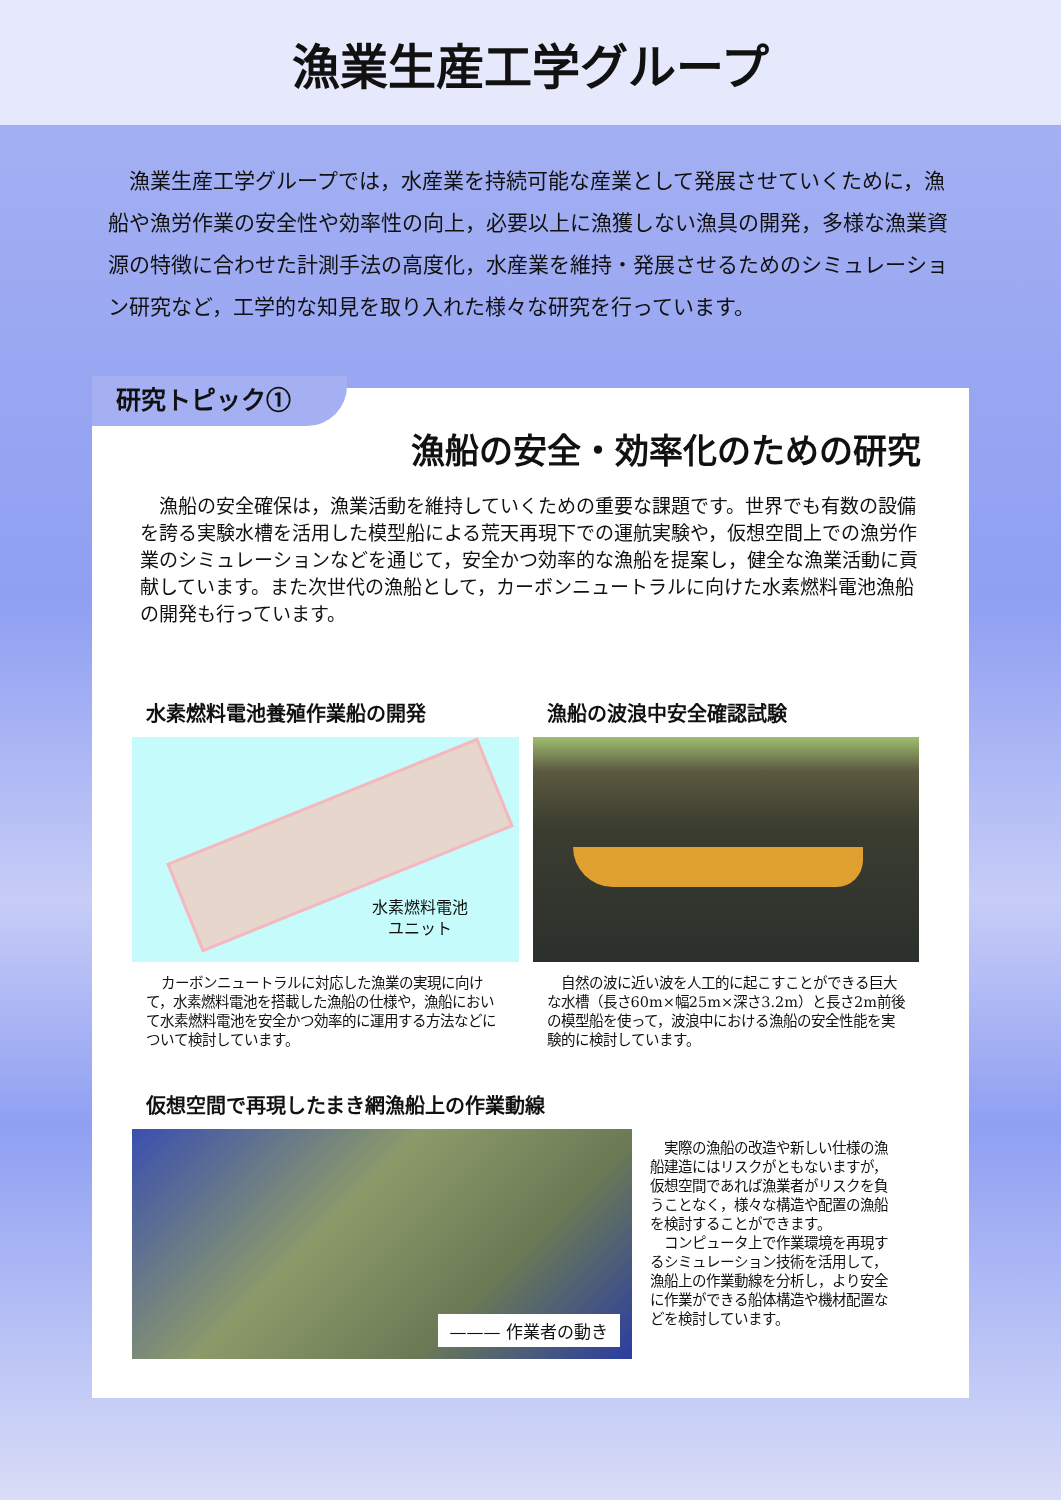漁業生産工学グループ
漁業生産工学グループでは，水産業を持続可能な産業として発展させていくために，漁船や漁労作業の安全性や効率性の向上，必要以上に漁獲しない漁具の開発，多様な漁業資源の特徴に合わせた計測手法の高度化，水産業を維持・発展させるためのシミュレーション研究など，工学的な知見を取り入れた様々な研究を行っています。
研究トピック①
漁船の安全・効率化のための研究
漁船の安全確保は，漁業活動を維持していくための重要な課題です。世界でも有数の設備を誇る実験水槽を活用した模型船による荒天再現下での運航実験や，仮想空間上での漁労作業のシミュレーションなどを通じて，安全かつ効率的な漁船を提案し，健全な漁業活動に貢献しています。また次世代の漁船として，カーボンニュートラルに向けた水素燃料電池漁船の開発も行っています。
水素燃料電池養殖作業船の開発
水素燃料電池
ユニット
カーボンニュートラルに対応した漁業の実現に向けて，水素燃料電池を搭載した漁船の仕様や，漁船において水素燃料電池を安全かつ効率的に運用する方法などについて検討しています。
漁船の波浪中安全確認試験
自然の波に近い波を人工的に起こすことができる巨大な水槽（長さ60m×幅25m×深さ3.2m）と長さ2m前後の模型船を使って，波浪中における漁船の安全性能を実験的に検討しています。
仮想空間で再現したまき網漁船上の作業動線
——— 作業者の動き
　実際の漁船の改造や新しい仕様の漁船建造にはリスクがともないますが，仮想空間であれば漁業者がリスクを負うことなく，様々な構造や配置の漁船を検討することができます。
　コンピュータ上で作業環境を再現するシミュレーション技術を活用して，漁船上の作業動線を分析し，より安全に作業ができる船体構造や機材配置などを検討しています。